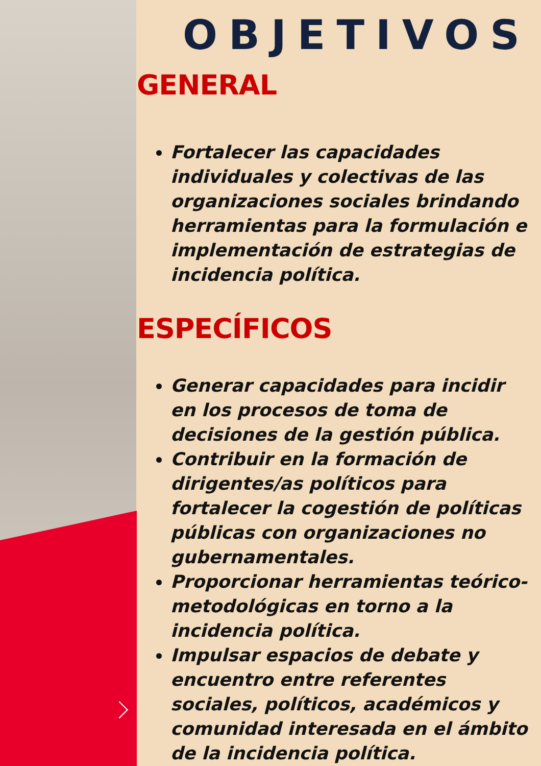OBJETIVOS
GENERAL
Fortalecer las capacidades individuales y colectivas de las organizaciones sociales brindando herramientas para la formulación e implementación de estrategias de incidencia política.
ESPECÍFICOS
Generar capacidades para incidir en los procesos de toma de decisiones de la gestión pública.
Contribuir en la formación de dirigentes/as políticos para fortalecer la cogestión de políticas públicas con organizaciones no gubernamentales.
Proporcionar herramientas teórico-metodológicas en torno a la incidencia política.
Impulsar espacios de debate y encuentro entre referentes sociales, políticos, académicos y comunidad interesada en el ámbito de la incidencia política.